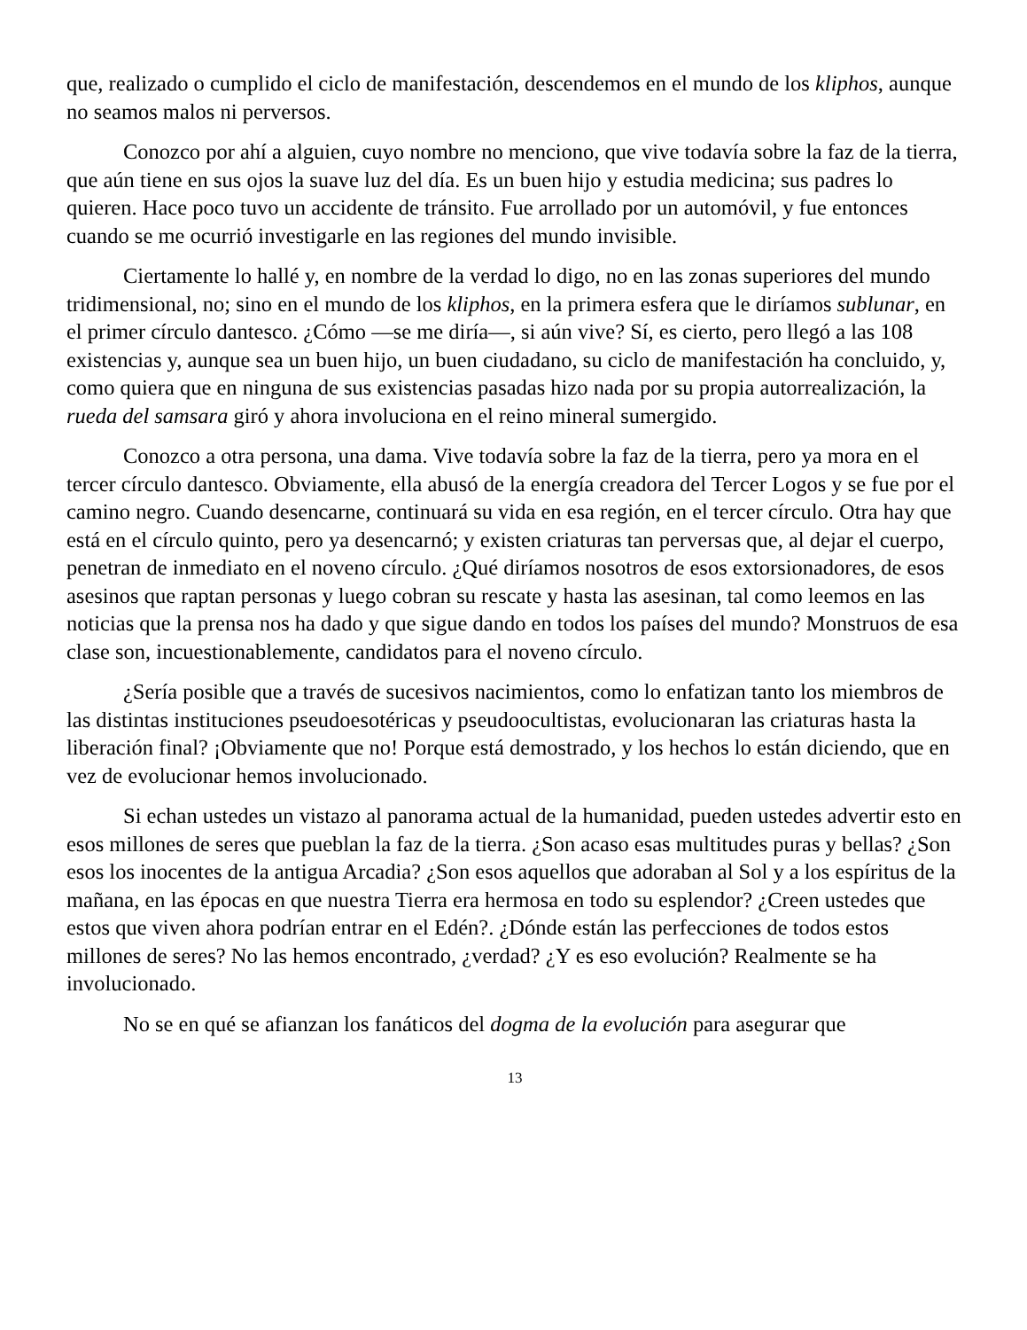que, realizado o cumplido el ciclo de manifestación, descendemos en el mundo de los kliphos, aunque no seamos malos ni perversos.
Conozco por ahí a alguien, cuyo nombre no menciono, que vive todavía sobre la faz de la tierra, que aún tiene en sus ojos la suave luz del día. Es un buen hijo y estudia medicina; sus padres lo quieren. Hace poco tuvo un accidente de tránsito. Fue arrollado por un automóvil, y fue entonces cuando se me ocurrió investigarle en las regiones del mundo invisible.
Ciertamente lo hallé y, en nombre de la verdad lo digo, no en las zonas superiores del mundo tridimensional, no; sino en el mundo de los kliphos, en la primera esfera que le diríamos sublunar, en el primer círculo dantesco. ¿Cómo —se me diría—, si aún vive? Sí, es cierto, pero llegó a las 108 existencias y, aunque sea un buen hijo, un buen ciudadano, su ciclo de manifestación ha concluido, y, como quiera que en ninguna de sus existencias pasadas hizo nada por su propia autorrealización, la rueda del samsara giró y ahora involuciona en el reino mineral sumergido.
Conozco a otra persona, una dama. Vive todavía sobre la faz de la tierra, pero ya mora en el tercer círculo dantesco. Obviamente, ella abusó de la energía creadora del Tercer Logos y se fue por el camino negro. Cuando desencarne, continuará su vida en esa región, en el tercer círculo. Otra hay que está en el círculo quinto, pero ya desencarnó; y existen criaturas tan perversas que, al dejar el cuerpo, penetran de inmediato en el noveno círculo. ¿Qué diríamos nosotros de esos extorsionadores, de esos asesinos que raptan personas y luego cobran su rescate y hasta las asesinan, tal como leemos en las noticias que la prensa nos ha dado y que sigue dando en todos los países del mundo? Monstruos de esa clase son, incuestionablemente, candidatos para el noveno círculo.
¿Sería posible que a través de sucesivos nacimientos, como lo enfatizan tanto los miembros de las distintas instituciones pseudoesotéricas y pseudoocultistas, evolucionaran las criaturas hasta la liberación final? ¡Obviamente que no! Porque está demostrado, y los hechos lo están diciendo, que en vez de evolucionar hemos involucionado.
Si echan ustedes un vistazo al panorama actual de la humanidad, pueden ustedes advertir esto en esos millones de seres que pueblan la faz de la tierra. ¿Son acaso esas multitudes puras y bellas? ¿Son esos los inocentes de la antigua Arcadia? ¿Son esos aquellos que adoraban al Sol y a los espíritus de la mañana, en las épocas en que nuestra Tierra era hermosa en todo su esplendor? ¿Creen ustedes que estos que viven ahora podrían entrar en el Edén?. ¿Dónde están las perfecciones de todos estos millones de seres? No las hemos encontrado, ¿verdad? ¿Y es eso evolución? Realmente se ha involucionado.
No se en qué se afianzan los fanáticos del dogma de la evolución para asegurar que
13